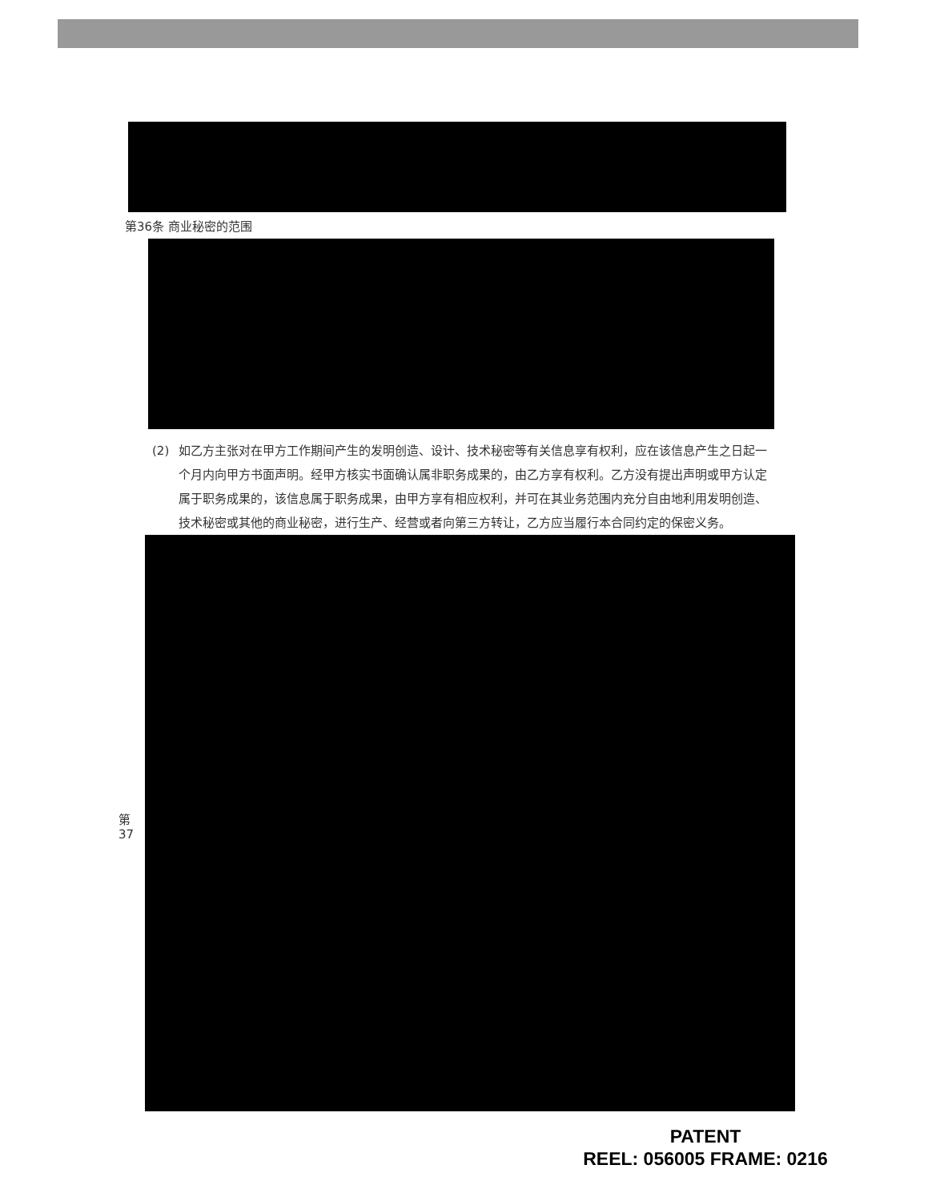第36条 商业秘密的范围
(2) 如乙方主张对在甲方工作期间产生的发明创造、设计、技术秘密等有关信息享有权利，应在该信息产生之日起一个月内向甲方书面声明。经甲方核实书面确认属非职务成果的，由乙方享有权利。乙方没有提出声明或甲方认定属于职务成果的，该信息属于职务成果，由甲方享有相应权利，并可在其业务范围内充分自由地利用发明创造、技术秘密或其他的商业秘密，进行生产、经营或者向第三方转让，乙方应当履行本合同约定的保密义务。
第37
PATENT
REEL: 056005 FRAME: 0216